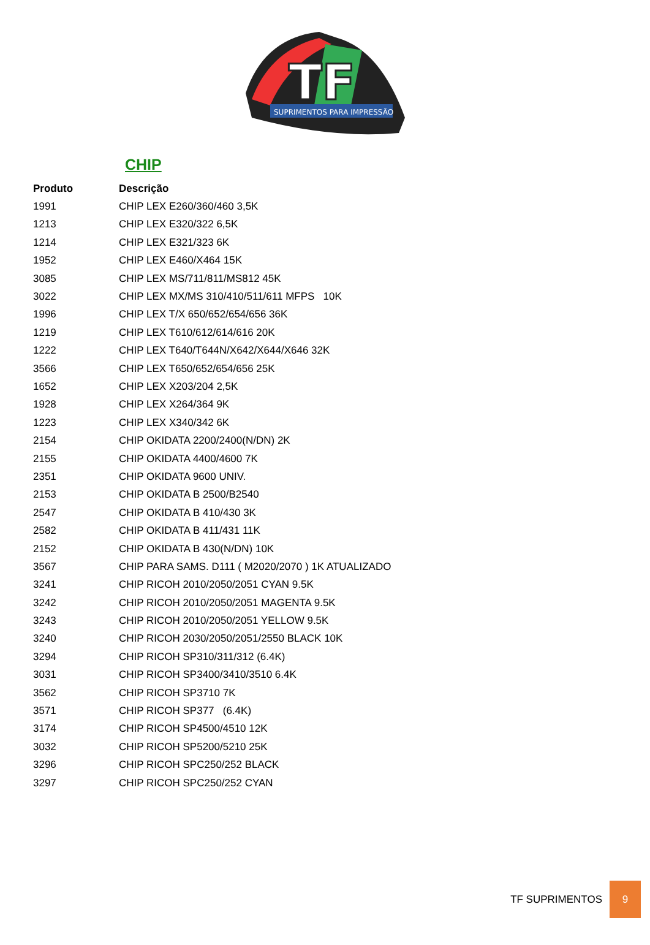TF
SUPRIMENTOS PARA IMPRESSÃO
CHIP
| Produto | Descrição |
| --- | --- |
| 1991 | CHIP LEX E260/360/460 3,5K |
| 1213 | CHIP LEX E320/322 6,5K |
| 1214 | CHIP LEX E321/323 6K |
| 1952 | CHIP LEX E460/X464 15K |
| 3085 | CHIP LEX MS/711/811/MS812 45K |
| 3022 | CHIP LEX MX/MS 310/410/511/611 MFPS 10K |
| 1996 | CHIP LEX T/X 650/652/654/656 36K |
| 1219 | CHIP LEX T610/612/614/616 20K |
| 1222 | CHIP LEX T640/T644N/X642/X644/X646 32K |
| 3566 | CHIP LEX T650/652/654/656 25K |
| 1652 | CHIP LEX X203/204 2,5K |
| 1928 | CHIP LEX X264/364 9K |
| 1223 | CHIP LEX X340/342 6K |
| 2154 | CHIP OKIDATA 2200/2400(N/DN) 2K |
| 2155 | CHIP OKIDATA 4400/4600 7K |
| 2351 | CHIP OKIDATA 9600 UNIV. |
| 2153 | CHIP OKIDATA B 2500/B2540 |
| 2547 | CHIP OKIDATA B 410/430 3K |
| 2582 | CHIP OKIDATA B 411/431 11K |
| 2152 | CHIP OKIDATA B 430(N/DN) 10K |
| 3567 | CHIP PARA SAMS. D111 ( M2020/2070 ) 1K ATUALIZADO |
| 3241 | CHIP RICOH 2010/2050/2051 CYAN 9.5K |
| 3242 | CHIP RICOH 2010/2050/2051 MAGENTA 9.5K |
| 3243 | CHIP RICOH 2010/2050/2051 YELLOW 9.5K |
| 3240 | CHIP RICOH 2030/2050/2051/2550 BLACK 10K |
| 3294 | CHIP RICOH SP310/311/312 (6.4K) |
| 3031 | CHIP RICOH SP3400/3410/3510 6.4K |
| 3562 | CHIP RICOH SP3710 7K |
| 3571 | CHIP RICOH SP377 (6.4K) |
| 3174 | CHIP RICOH SP4500/4510 12K |
| 3032 | CHIP RICOH SP5200/5210 25K |
| 3296 | CHIP RICOH SPC250/252 BLACK |
| 3297 | CHIP RICOH SPC250/252 CYAN |
TF SUPRIMENTOS
9